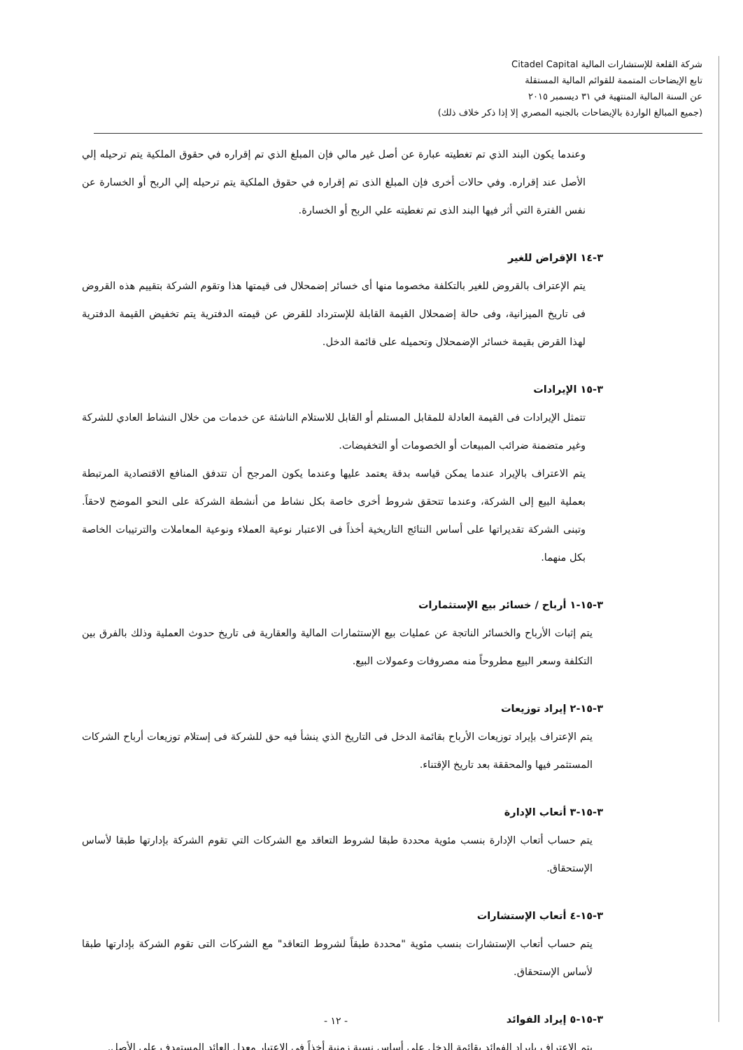شركة القلعة للإستشارات المالية Citadel Capital
تابع الإيضاحات المتممة للقوائم المالية المستقلة
عن السنة المالية المنتهية في ٣١ ديسمبر ٢٠١٥
(جميع المبالغ الواردة بالإيضاحات بالجنيه المصري إلا إذا ذكر خلاف ذلك)
وعندما يكون البند الذي تم تغطيته عبارة عن أصل غير مالي فإن المبلغ الذي تم إقراره في حقوق الملكية يتم ترحيله إلي الأصل عند إقراره. وفي حالات أخرى فإن المبلغ الذى تم إقراره في حقوق الملكية يتم ترحيله إلي الربح أو الخسارة عن نفس الفترة التي أثر فيها البند الذى تم تغطيته علي الربح أو الخسارة.
٣-١٤ الإقراض للغير
يتم الإعتراف بالقروض للغير بالتكلفة مخصوما منها أى خسائر إضمحلال فى قيمتها هذا وتقوم الشركة بتقييم هذه القروض فى تاريخ الميزانية، وفى حالة إضمحلال القيمة القابلة للإسترداد للقرض عن قيمته الدفترية يتم تخفيض القيمة الدفترية لهذا القرض بقيمة خسائر الإضمحلال وتحميله على قائمة الدخل.
٣-١٥ الإيرادات
تتمثل الإيرادات فى القيمة العادلة للمقابل المستلم أو القابل للاستلام الناشئة عن خدمات من خلال النشاط العادي للشركة وغير متضمنة ضرائب المبيعات أو الخصومات أو التخفيضات.
يتم الاعتراف بالإيراد عندما يمكن قياسه بدقة يعتمد عليها وعندما يكون المرجح أن تتدفق المنافع الاقتصادية المرتبطة بعملية البيع إلى الشركة، وعندما تتحقق شروط أخرى خاصة بكل نشاط من أنشطة الشركة على النحو الموضح لاحقاً. وتبنى الشركة تقديراتها على أساس النتائج التاريخية أخذاً فى الاعتبار نوعية العملاء ونوعية المعاملات والترتيبات الخاصة بكل منهما.
٣-١٥-١ أرباح / خسائر بيع الإستثمارات
يتم إثبات الأرباح والخسائر الناتجة عن عمليات بيع الإستثمارات المالية والعقارية فى تاريخ حدوث العملية وذلك بالفرق بين التكلفة وسعر البيع مطروحاً منه مصروفات وعمولات البيع.
٣-١٥-٢ إيراد توزيعات
يتم الإعتراف بإيراد توزيعات الأرباح بقائمة الدخل فى التاريخ الذي ينشأ فيه حق للشركة فى إستلام توزيعات أرباح الشركات المستثمر فيها والمحققة بعد تاريخ الإقتناء.
٣-١٥-٣ أتعاب الإدارة
يتم حساب أتعاب الإدارة بنسب مئوية محددة طبقا لشروط التعاقد مع الشركات التي تقوم الشركة بإدارتها طبقا لأساس الإستحقاق.
٣-١٥-٤ أتعاب الإستشارات
يتم حساب أتعاب الإستشارات بنسب مئوية "محددة طبقاً لشروط التعاقد" مع الشركات التى تقوم الشركة بإدارتها طبقا لأساس الإستحقاق.
٣-١٥-٥ إيراد الفوائد
يتم الإعتراف بإيراد الفوائد بقائمة الدخل على أساس نسبة زمنية أخذاً فى الإعتبار معدل العائد المستهدف على الأصل.
- ١٢ -